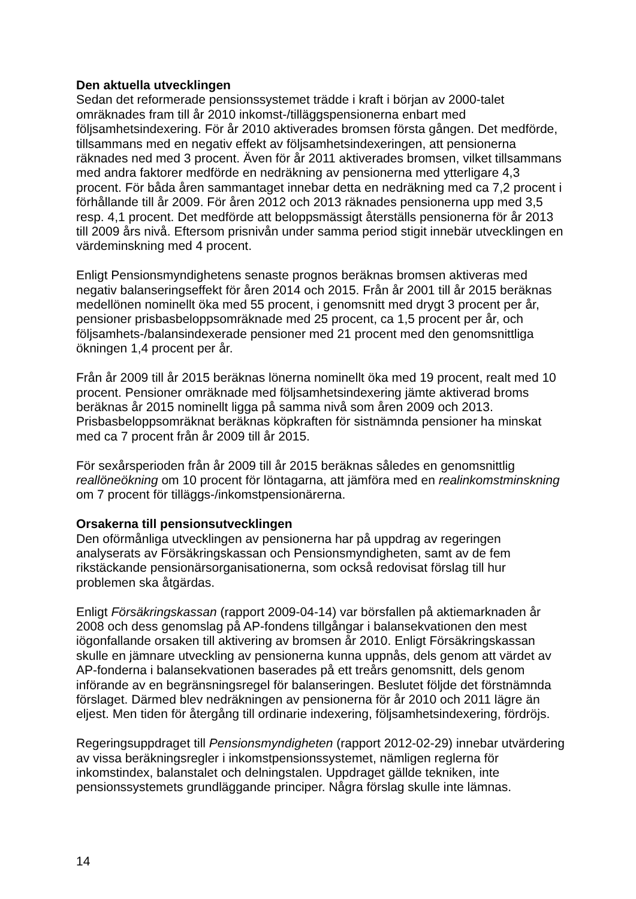Den aktuella utvecklingen
Sedan det reformerade pensionssystemet trädde i kraft i början av 2000-talet omräknades fram till år 2010 inkomst-/tilläggspensionerna enbart med följsamhetsindexering. För år 2010 aktiverades bromsen första gången. Det medförde, tillsammans med en negativ effekt av följsamhetsindexeringen, att pensionerna räknades ned med 3 procent. Även för år 2011 aktiverades bromsen, vilket tillsammans med andra faktorer medförde en nedräkning av pensionerna med ytterligare 4,3 procent. För båda åren sammantaget innebar detta en nedräkning med ca 7,2 procent i förhållande till år 2009. För åren 2012 och 2013 räknades pensionerna upp med 3,5 resp. 4,1 procent. Det medförde att beloppsmässigt återställs pensionerna för år 2013 till 2009 års nivå. Eftersom prisnivån under samma period stigit innebär utvecklingen en värdeminskning med 4 procent.
Enligt Pensionsmyndighetens senaste prognos beräknas bromsen aktiveras med negativ balanseringseffekt för åren 2014 och 2015. Från år 2001 till år 2015 beräknas medellönen nominellt öka med 55 procent, i genomsnitt med drygt 3 procent per år, pensioner prisbasbeloppsomräknade med 25 procent, ca 1,5 procent per år, och följsamhets-/balansindexerade pensioner med 21 procent med den genomsnittliga ökningen 1,4 procent per år.
Från år 2009 till år 2015 beräknas lönerna nominellt öka med 19 procent, realt med 10 procent. Pensioner omräknade med följsamhetsindexering jämte aktiverad broms beräknas år 2015 nominellt ligga på samma nivå som åren 2009 och 2013. Prisbasbeloppsomräknat beräknas köpkraften för sistnämnda pensioner ha minskat med ca 7 procent från år 2009 till år 2015.
För sexårsperioden från år 2009 till år 2015 beräknas således en genomsnittlig reallöneökning om 10 procent för löntagarna, att jämföra med en realinkomstminskning om 7 procent för tilläggs-/inkomstpensionärerna.
Orsakerna till pensionsutvecklingen
Den oförmånliga utvecklingen av pensionerna har på uppdrag av regeringen analyserats av Försäkringskassan och Pensionsmyndigheten, samt av de fem rikstäckande pensionärsorganisationerna, som också redovisat förslag till hur problemen ska åtgärdas.
Enligt Försäkringskassan (rapport 2009-04-14) var börsfallen på aktiemarknaden år 2008 och dess genomslag på AP-fondens tillgångar i balansekvationen den mest iögonfallande orsaken till aktivering av bromsen år 2010. Enligt Försäkringskassan skulle en jämnare utveckling av pensionerna kunna uppnås, dels genom att värdet av AP-fonderna i balansekvationen baserades på ett treårs genomsnitt, dels genom införande av en begränsningsregel för balanseringen. Beslutet följde det förstnämnda förslaget. Därmed blev nedräkningen av pensionerna för år 2010 och 2011 lägre än eljest. Men tiden för återgång till ordinarie indexering, följsamhetsindexering, fördröjs.
Regeringsuppdraget till Pensionsmyndigheten (rapport 2012-02-29) innebar utvärdering av vissa beräkningsregler i inkomstpensionssystemet, nämligen reglerna för inkomstindex, balanstalet och delningstalen. Uppdraget gällde tekniken, inte pensionssystemets grundläggande principer. Några förslag skulle inte lämnas.
14